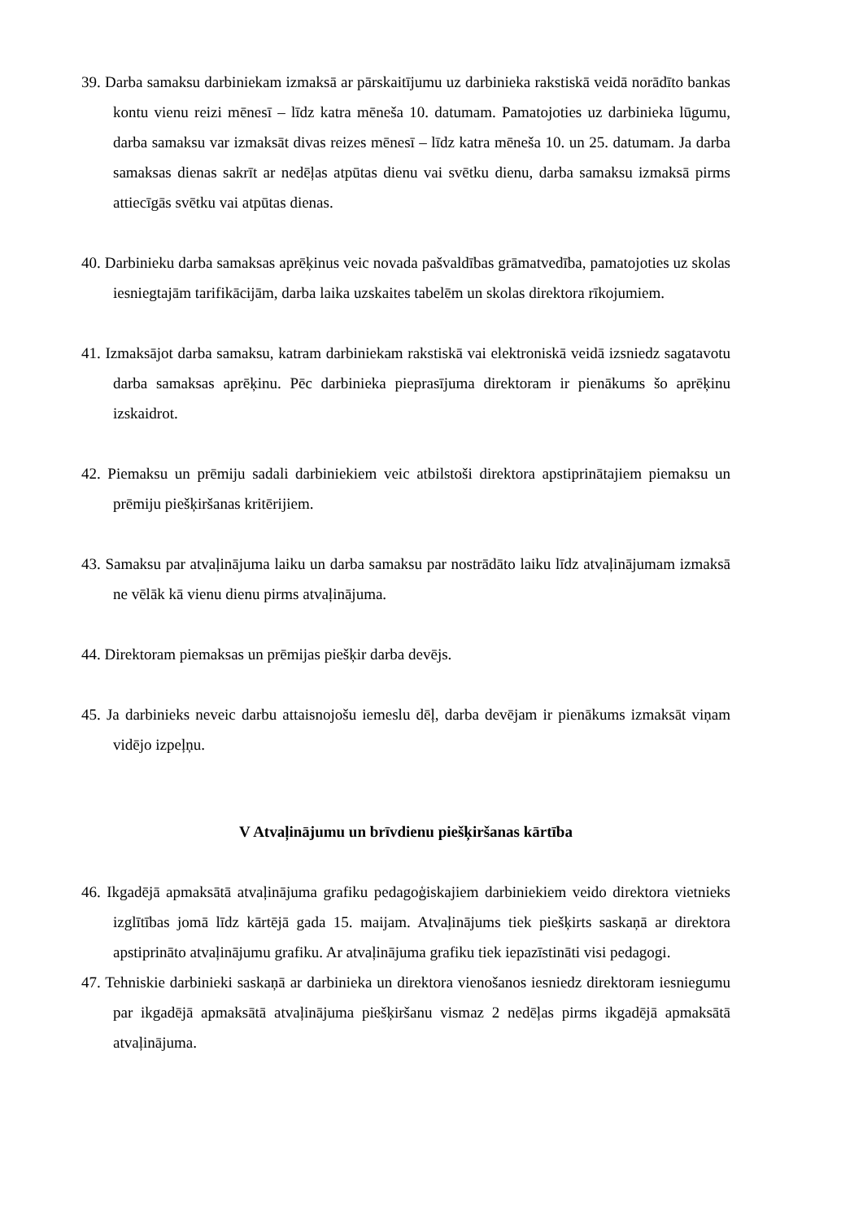39. Darba samaksu darbiniekam izmaksā ar pārskaitījumu uz darbinieka rakstiskā veidā norādīto bankas kontu vienu reizi mēnesī – līdz katra mēneša 10. datumam. Pamatojoties uz darbinieka lūgumu, darba samaksu var izmaksāt divas reizes mēnesī – līdz katra mēneša 10. un 25. datumam. Ja darba samaksas dienas sakrīt ar nedēļas atpūtas dienu vai svētku dienu, darba samaksu izmaksā pirms attiecīgās svētku vai atpūtas dienas.
40. Darbinieku darba samaksas aprēķinus veic novada pašvaldības grāmatvedība, pamatojoties uz skolas iesniegtajām tarifikācijām, darba laika uzskaites tabelēm un skolas direktora rīkojumiem.
41. Izmaksājot darba samaksu, katram darbiniekam rakstiskā vai elektroniskā veidā izsniedz sagatavotu darba samaksas aprēķinu. Pēc darbinieka pieprasījuma direktoram ir pienākums šo aprēķinu izskaidrot.
42. Piemaksu un prēmiju sadali darbiniekiem veic atbilstoši direktora apstiprinātajiem piemaksu un prēmiju piešķiršanas kritērijiem.
43. Samaksu par atvaļinājuma laiku un darba samaksu par nostrādāto laiku līdz atvaļinājumam izmaksā ne vēlāk kā vienu dienu pirms atvaļinājuma.
44. Direktoram piemaksas un prēmijas piešķir darba devējs.
45. Ja darbinieks neveic darbu attaisnojošu iemeslu dēļ, darba devējam ir pienākums izmaksāt viņam vidējo izpeļņu.
V Atvaļinājumu un brīvdienu piešķiršanas kārtība
46. Ikgadējā apmaksātā atvaļinājuma grafiku pedagoģiskajiem darbiniekiem veido direktora vietnieks izglītības jomā līdz kārtējā gada 15. maijam. Atvaļinājums tiek piešķirts saskaņā ar direktora apstiprināto atvaļinājumu grafiku. Ar atvaļinājuma grafiku tiek iepazīstināti visi pedagogi.
47. Tehniskie darbinieki saskaņā ar darbinieka un direktora vienošanos iesniedz direktoram iesniegumu par ikgadējā apmaksātā atvaļinājuma piešķiršanu vismaz 2 nedēļas pirms ikgadējā apmaksātā atvaļinājuma.